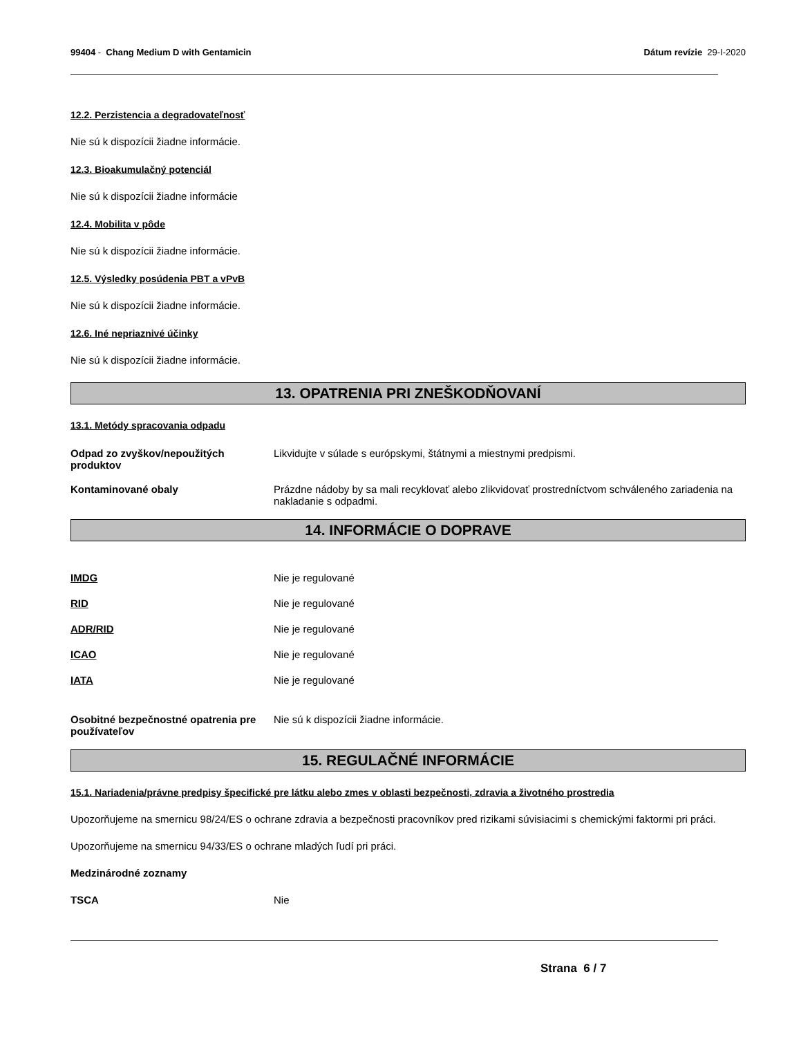99404 - Chang Medium D with Gentamicin
Dátum revízie 29-I-2020
12.2. Perzistencia a degradovateľnosť
Nie sú k dispozícii žiadne informácie.
12.3. Bioakumulačný potenciál
Nie sú k dispozícii žiadne informácie
12.4. Mobilita v pôde
Nie sú k dispozícii žiadne informácie.
12.5. Výsledky posúdenia PBT a vPvB
Nie sú k dispozícii žiadne informácie.
12.6. Iné nepriaznivé účinky
Nie sú k dispozícii žiadne informácie.
13. OPATRENIA PRI ZNEŠKODŇOVANÍ
13.1. Metódy spracovania odpadu
Odpad zo zvyškov/nepoužitých produktov
Likvidujte v súlade s európskymi, štátnymi a miestnymi predpismi.
Kontaminované obaly Prázdne nádoby by sa mali recyklovať alebo zlikvidovať prostredníctvom schváleného zariadenia na nakladanie s odpadmi.
14. INFORMÁCIE O DOPRAVE
IMDG Nie je regulované
RID Nie je regulované
ADR/RID Nie je regulované
ICAO Nie je regulované
IATA Nie je regulované
Osobitné bezpečnostné opatrenia pre používateľov
Nie sú k dispozícii žiadne informácie.
15. REGULAČNÉ INFORMÁCIE
15.1. Nariadenia/právne predpisy špecifické pre látku alebo zmes v oblasti bezpečnosti, zdravia a životného prostredia
Upozorňujeme na smernicu 98/24/ES o ochrane zdravia a bezpečnosti pracovníkov pred rizikami súvisiacimi s chemickými faktormi pri práci.
Upozorňujeme na smernicu 94/33/ES o ochrane mladých ľudí pri práci.
Medzinárodné zoznamy
TSCA Nie
Strana 6 / 7